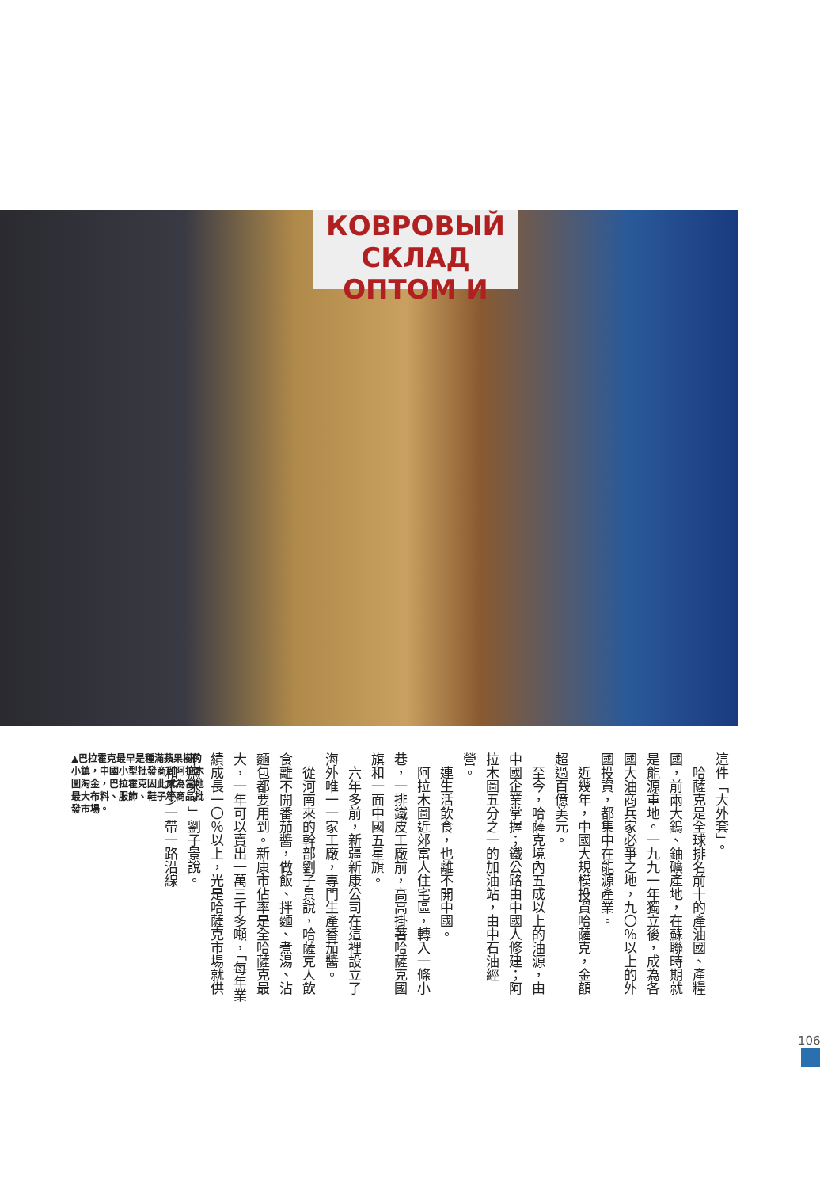КОВРОВЫЙ
СКЛАД
ОПТОМ И
這件「大外套」。
　哈薩克是全球排名前十的產油國、產糧國，前兩大鎢、鈾礦產地，在蘇聯時期就是能源重地。一九九一年獨立後，成為各國大油商兵家必爭之地，九〇％以上的外國投資，都集中在能源產業。
　近幾年，中國大規模投資哈薩克，金額超過百億美元。
　至今，哈薩克境內五成以上的油源，由中國企業掌握；鐵公路由中國人修建；阿拉木圖五分之一的加油站，由中石油經營。
　連生活飲食，也離不開中國。
　阿拉木圖近郊富人住宅區，轉入一條小巷，一排鐵皮工廠前，高高掛著哈薩克國旗和一面中國五星旗。
　六年多前，新疆新康公司在這裡設立了海外唯一一家工廠，專門生產番茄醬。
　從河南來的幹部劉子景說，哈薩克人飲食離不開番茄醬，做飯、拌麵、煮湯、沾麵包都要用到。新康市佔率是全哈薩克最大，一年可以賣出一萬三千多噸，「每年業績成長一〇％以上，光是哈薩克市場就供不應求，」劉子景說。
　和不少一帶一路沿線
▲巴拉霍克最早是種滿蘋果樹的小鎮，中國小型批發商到阿拉木圖淘金，巴拉霍克因此成為當地最大布料、服飾、鞋子等商品批發市場。
106